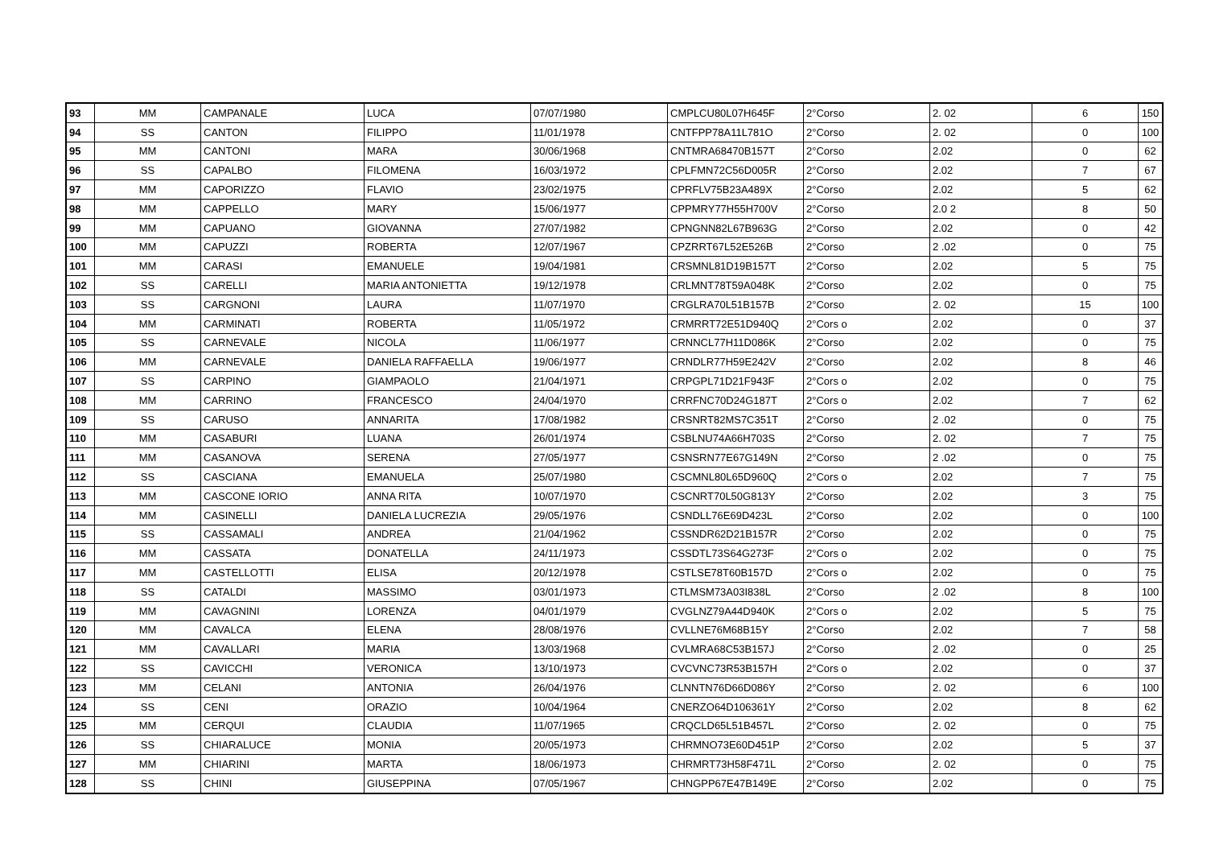| 93 | MM | CAMPANALE | LUCA | 07/07/1980 | CMPLCU80L07H645F | 2°Corso | 2. 02 | 6 | 150 |
| 94 | SS | CANTON | FILIPPO | 11/01/1978 | CNTFPP78A11L781O | 2°Corso | 2. 02 | 0 | 100 |
| 95 | MM | CANTONI | MARA | 30/06/1968 | CNTMRA68470B157T | 2°Corso | 2.02 | 0 | 62 |
| 96 | SS | CAPALBO | FILOMENA | 16/03/1972 | CPLFMN72C56D005R | 2°Corso | 2.02 | 7 | 67 |
| 97 | MM | CAPORIZZO | FLAVIO | 23/02/1975 | CPRFLV75B23A489X | 2°Corso | 2.02 | 5 | 62 |
| 98 | MM | CAPPELLO | MARY | 15/06/1977 | CPPMRY77H55H700V | 2°Corso | 2.0 2 | 8 | 50 |
| 99 | MM | CAPUANO | GIOVANNA | 27/07/1982 | CPNGNN82L67B963G | 2°Corso | 2.02 | 0 | 42 |
| 100 | MM | CAPUZZI | ROBERTA | 12/07/1967 | CPZRRT67L52E526B | 2°Corso | 2 .02 | 0 | 75 |
| 101 | MM | CARASI | EMANUELE | 19/04/1981 | CRSMNL81D19B157T | 2°Corso | 2.02 | 5 | 75 |
| 102 | SS | CARELLI | MARIA ANTONIETTA | 19/12/1978 | CRLMNT78T59A048K | 2°Corso | 2.02 | 0 | 75 |
| 103 | SS | CARGNONI | LAURA | 11/07/1970 | CRGLRA70L51B157B | 2°Corso | 2. 02 | 15 | 100 |
| 104 | MM | CARMINATI | ROBERTA | 11/05/1972 | CRMRRT72E51D940Q | 2°Cors o | 2.02 | 0 | 37 |
| 105 | SS | CARNEVALE | NICOLA | 11/06/1977 | CRNNCL77H11D086K | 2°Corso | 2.02 | 0 | 75 |
| 106 | MM | CARNEVALE | DANIELA RAFFAELLA | 19/06/1977 | CRNDLR77H59E242V | 2°Corso | 2.02 | 8 | 46 |
| 107 | SS | CARPINO | GIAMPAOLO | 21/04/1971 | CRPGPL71D21F943F | 2°Cors o | 2.02 | 0 | 75 |
| 108 | MM | CARRINO | FRANCESCO | 24/04/1970 | CRRFNC70D24G187T | 2°Cors o | 2.02 | 7 | 62 |
| 109 | SS | CARUSO | ANNARITA | 17/08/1982 | CRSNRT82MS7C351T | 2°Corso | 2 .02 | 0 | 75 |
| 110 | MM | CASABURI | LUANA | 26/01/1974 | CSBLNU74A66H703S | 2°Corso | 2. 02 | 7 | 75 |
| 111 | MM | CASANOVA | SERENA | 27/05/1977 | CSNSRN77E67G149N | 2°Corso | 2 .02 | 0 | 75 |
| 112 | SS | CASCIANA | EMANUELA | 25/07/1980 | CSCMNL80L65D960Q | 2°Cors o | 2.02 | 7 | 75 |
| 113 | MM | CASCONE IORIO | ANNA RITA | 10/07/1970 | CSCNRT70L50G813Y | 2°Corso | 2.02 | 3 | 75 |
| 114 | MM | CASINELLI | DANIELA LUCREZIA | 29/05/1976 | CSNDLL76E69D423L | 2°Corso | 2.02 | 0 | 100 |
| 115 | SS | CASSAMALI | ANDREA | 21/04/1962 | CSSNDR62D21B157R | 2°Corso | 2.02 | 0 | 75 |
| 116 | MM | CASSATA | DONATELLA | 24/11/1973 | CSSDTL73S64G273F | 2°Cors o | 2.02 | 0 | 75 |
| 117 | MM | CASTELLOTTI | ELISA | 20/12/1978 | CSTLSE78T60B157D | 2°Cors o | 2.02 | 0 | 75 |
| 118 | SS | CATALDI | MASSIMO | 03/01/1973 | CTLMSM73A03I838L | 2°Corso | 2 .02 | 8 | 100 |
| 119 | MM | CAVAGNINI | LORENZA | 04/01/1979 | CVGLNZ79A44D940K | 2°Cors o | 2.02 | 5 | 75 |
| 120 | MM | CAVALCA | ELENA | 28/08/1976 | CVLLNE76M68B15Y | 2°Corso | 2.02 | 7 | 58 |
| 121 | MM | CAVALLARI | MARIA | 13/03/1968 | CVLMRA68C53B157J | 2°Corso | 2 .02 | 0 | 25 |
| 122 | SS | CAVICCHI | VERONICA | 13/10/1973 | CVCVNC73R53B157H | 2°Cors o | 2.02 | 0 | 37 |
| 123 | MM | CELANI | ANTONIA | 26/04/1976 | CLNNTN76D66D086Y | 2°Corso | 2. 02 | 6 | 100 |
| 124 | SS | CENI | ORAZIO | 10/04/1964 | CNERZO64D106361Y | 2°Corso | 2.02 | 8 | 62 |
| 125 | MM | CERQUI | CLAUDIA | 11/07/1965 | CRQCLD65L51B457L | 2°Corso | 2. 02 | 0 | 75 |
| 126 | SS | CHIARALUCE | MONIA | 20/05/1973 | CHRMNO73E60D451P | 2°Corso | 2.02 | 5 | 37 |
| 127 | MM | CHIARINI | MARTA | 18/06/1973 | CHRMRT73H58F471L | 2°Corso | 2. 02 | 0 | 75 |
| 128 | SS | CHINI | GIUSEPPINA | 07/05/1967 | CHNGPP67E47B149E | 2°Corso | 2.02 | 0 | 75 |